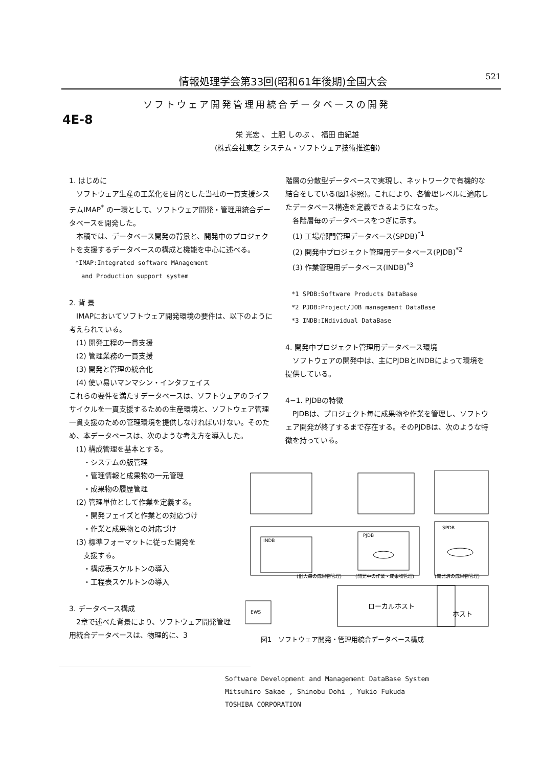情報処理学会第33回(昭和61年後期)全国大会 521
ソフトウェア開発管理用統合データベースの開発
4E-8
栄 光宏 、 土肥 しのぶ 、 福田 由紀雄
(株式会社東芝 システム・ソフトウェア技術推進部)
1. はじめに
　ソフトウェア生産の工業化を目的とした当社の一貫支援システムIMAP<sup>*</sup> の一環として、ソフトウェア開発・管理用統合データベースを開発した。
　本稿では、データベース開発の背景と、開発中のプロジェクトを支援するデータベースの構成と機能を中心に述べる。
　*IMAP:Integrated software MAnagement
　　and Production support system
2. 背 景
　IMAPにおいてソフトウェア開発環境の要件は、以下のように考えられている。
　(1) 開発工程の一貫支援
　(2) 管理業務の一貫支援
　(3) 開発と管理の統合化
　(4) 使い易いマンマシン・インタフェイス
これらの要件を満たすデータベースは、ソフトウェアのライフサイクルを一貫支援するための生産環境と、ソフトウェア管理一貫支援のための管理環境を提供しなければいけない。そのため、本データベースは、次のような考え方を導入した。
　(1) 構成管理を基本とする。
　　・システムの版管理
　　・管理情報と成果物の一元管理
　　・成果物の履歴管理
　(2) 管理単位として作業を定義する。
　　・開発フェイズと作業との対応づけ
　　・作業と成果物との対応づけ
　(3) 標準フォーマットに従った開発を
　　支援する。
　　・構成表スケルトンの導入
　　・工程表スケルトンの導入
3. データベース構成
　2章で述べた背景により、ソフトウェア開発管理用統合データベースは、物理的に、3
階層の分散型データベースで実現し、ネットワークで有機的な結合をしている(図1参照)。これにより、各管理レベルに適応したデータベース構造を定義できるようになった。
　各階層毎のデータベースをつぎに示す。
　(1) 工場/部門管理データベース(SPDB)<sup>*1</sup>
　(2) 開発中プロジェクト管理用データベース(PJDB)<sup>*2</sup>
　(3) 作業管理用データベース(INDB)<sup>*3</sup>
　*1 SPDB:Software Products DataBase
　*2 PJDB:Project/JOB management DataBase
　*3 INDB:INdividual DataBase
4. 開発中プロジェクト管理用データベース環境
　ソフトウェアの開発中は、主にPJDBとINDBによって環境を提供している。
4−1. PJDBの特徴
　PJDBは、プロジェクト毎に成果物や作業を管理し、ソフトウェア開発が終了するまで存在する。そのPJDBは、次のような特徴を持っている。
(個人毎の成果物管理)
(開発中の作業・成果物管理)
(開発済の成果物管理)
ローカルホスト
ホスト
EWS
PJDB
SPDB
INDB
図1　ソフトウェア開発・管理用統合データベース構成
Software Development and Management DataBase System
Mitsuhiro Sakae , Shinobu Dohi , Yukio Fukuda
TOSHIBA CORPORATION